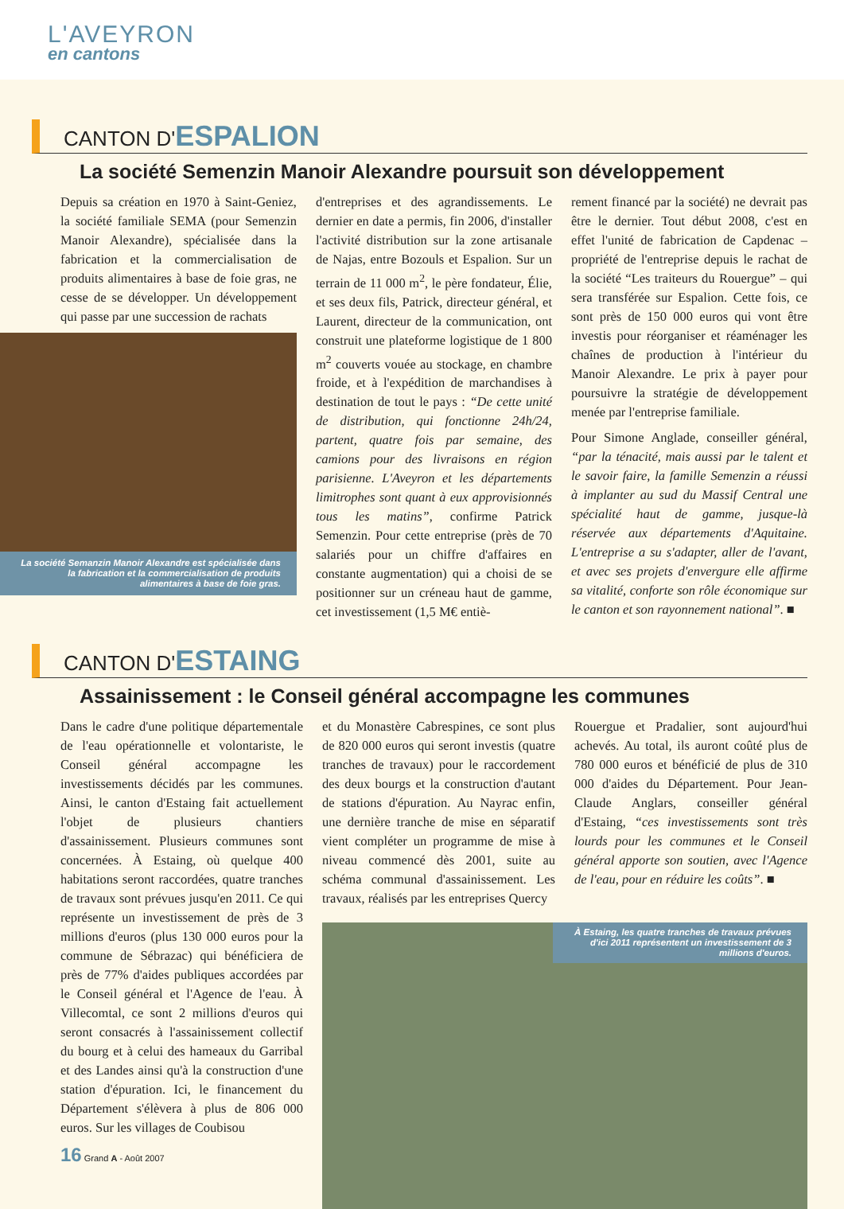L'AVEYRON
en cantons
CANTON D'ESPALION
La société Semenzin Manoir Alexandre poursuit son développement
Depuis sa création en 1970 à Saint-Geniez, la société familiale SEMA (pour Semenzin Manoir Alexandre), spécialisée dans la fabrication et la commercialisation de produits alimentaires à base de foie gras, ne cesse de se développer. Un développement qui passe par une succession de rachats
La société Semanzin Manoir Alexandre est spécialisée dans la fabrication et la commercialisation de produits alimentaires à base de foie gras.
d'entreprises et des agrandissements. Le dernier en date a permis, fin 2006, d'installer l'activité distribution sur la zone artisanale de Najas, entre Bozouls et Espalion. Sur un terrain de 11 000 m<sup>2</sup>, le père fondateur, Élie, et ses deux fils, Patrick, directeur général, et Laurent, directeur de la communication, ont construit une plateforme logistique de 1 800 m<sup>2</sup> couverts vouée au stockage, en chambre froide, et à l'expédition de marchandises à destination de tout le pays : “De cette unité de distribution, qui fonctionne 24h/24, partent, quatre fois par semaine, des camions pour des livraisons en région parisienne. L'Aveyron et les départements limitrophes sont quant à eux approvisionnés tous les matins”, confirme Patrick Semenzin. Pour cette entreprise (près de 70 salariés pour un chiffre d'affaires en constante augmentation) qui a choisi de se positionner sur un créneau haut de gamme, cet investissement (1,5 M€ entiè-
rement financé par la société) ne devrait pas être le dernier. Tout début 2008, c'est en effet l'unité de fabrication de Capdenac – propriété de l'entreprise depuis le rachat de la société “Les traiteurs du Rouergue” – qui sera transférée sur Espalion. Cette fois, ce sont près de 150 000 euros qui vont être investis pour réorganiser et réaménager les chaînes de production à l'intérieur du Manoir Alexandre. Le prix à payer pour poursuivre la stratégie de développement menée par l'entreprise familiale.
Pour Simone Anglade, conseiller général, “par la ténacité, mais aussi par le talent et le savoir faire, la famille Semenzin a réussi à implanter au sud du Massif Central une spécialité haut de gamme, jusque-là réservée aux départements d'Aquitaine. L'entreprise a su s'adapter, aller de l'avant, et avec ses projets d'envergure elle affirme sa vitalité, conforte son rôle économique sur le canton et son rayonnement national”. ■
CANTON D'ESTAING
Assainissement : le Conseil général accompagne les communes
Dans le cadre d'une politique départementale de l'eau opérationnelle et volontariste, le Conseil général accompagne les investissements décidés par les communes. Ainsi, le canton d'Estaing fait actuellement l'objet de plusieurs chantiers d'assainissement. Plusieurs communes sont concernées. À Estaing, où quelque 400 habitations seront raccordées, quatre tranches de travaux sont prévues jusqu'en 2011. Ce qui représente un investissement de près de 3 millions d'euros (plus 130 000 euros pour la commune de Sébrazac) qui bénéficiera de près de 77% d'aides publiques accordées par le Conseil général et l'Agence de l'eau. À Villecomtal, ce sont 2 millions d'euros qui seront consacrés à l'assainissement collectif du bourg et à celui des hameaux du Garribal et des Landes ainsi qu'à la construction d'une station d'épuration. Ici, le financement du Département s'élèvera à plus de 806 000 euros. Sur les villages de Coubisou
16 Grand A - Août 2007
et du Monastère Cabrespines, ce sont plus de 820 000 euros qui seront investis (quatre tranches de travaux) pour le raccordement des deux bourgs et la construction d'autant de stations d'épuration. Au Nayrac enfin, une dernière tranche de mise en séparatif vient compléter un programme de mise à niveau commencé dès 2001, suite au schéma communal d'assainissement. Les travaux, réalisés par les entreprises Quercy
Rouergue et Pradalier, sont aujourd'hui achevés. Au total, ils auront coûté plus de 780 000 euros et bénéficié de plus de 310 000 d'aides du Département. Pour Jean-Claude Anglars, conseiller général d'Estaing, “ces investissements sont très lourds pour les communes et le Conseil général apporte son soutien, avec l'Agence de l'eau, pour en réduire les coûts”. ■
À Estaing, les quatre tranches de travaux prévues d'ici 2011 représentent un investissement de 3 millions d'euros.